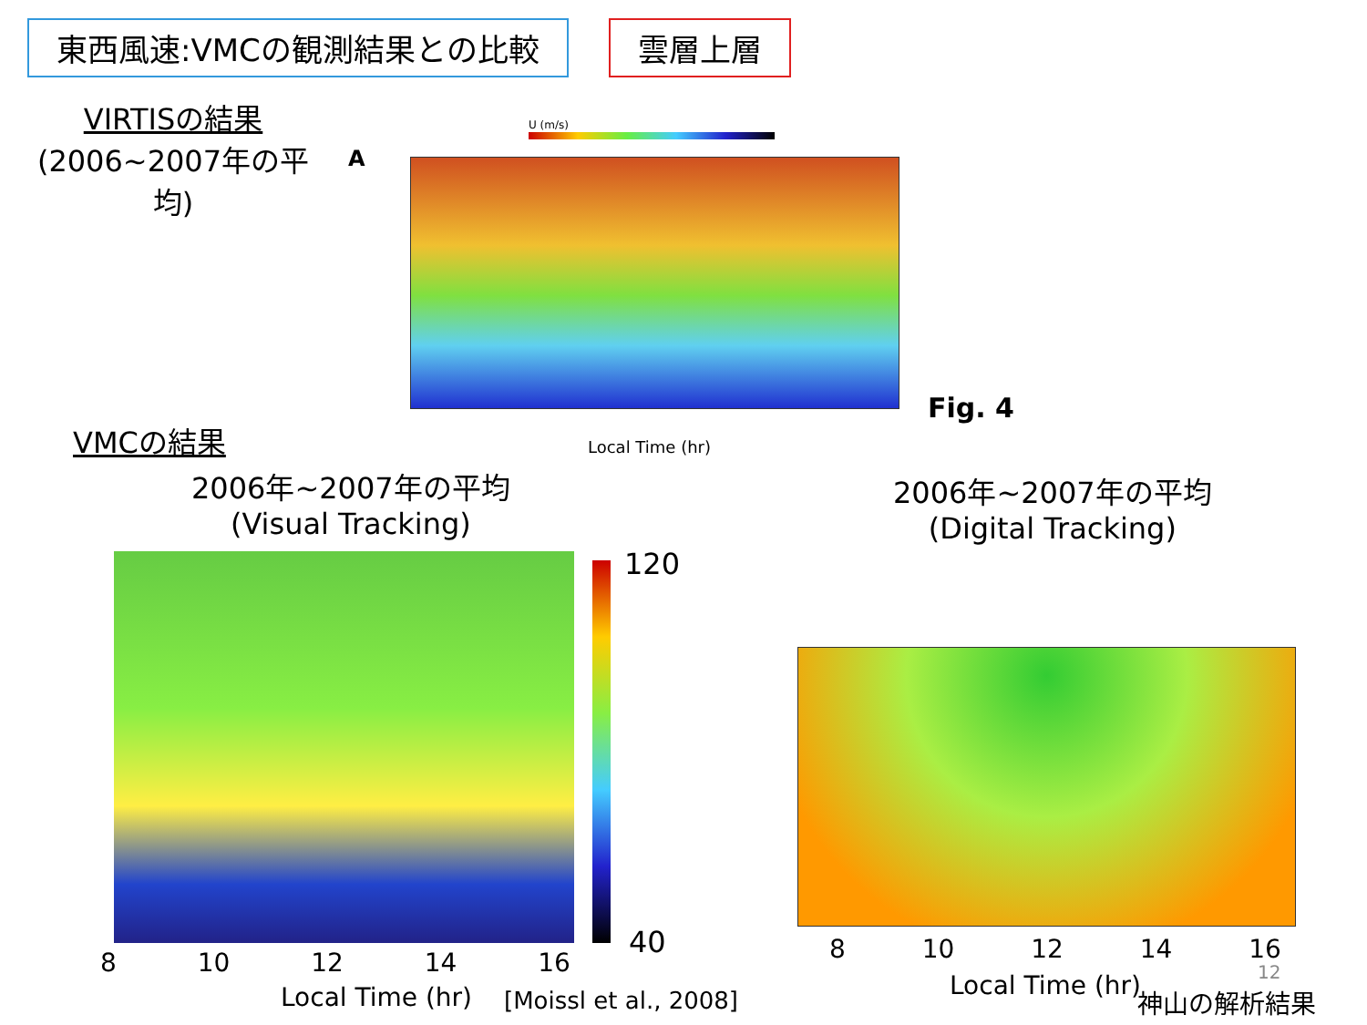東西風速:VMCの観測結果との比較 雲層上層
VIRTISの結果
(2006~2007年の平均)
A
U (m/s)
Local Time (hr)
Fig. 4
VMCの結果
2006年~2007年の平均
(Visual Tracking)
2006年~2007年の平均
(Digital Tracking)
120
40
8 10 12 14 16
Local Time (hr) [Moissl et al., 2008]
8 10 12 14 16
Local Time (hr) 12
神山の解析結果